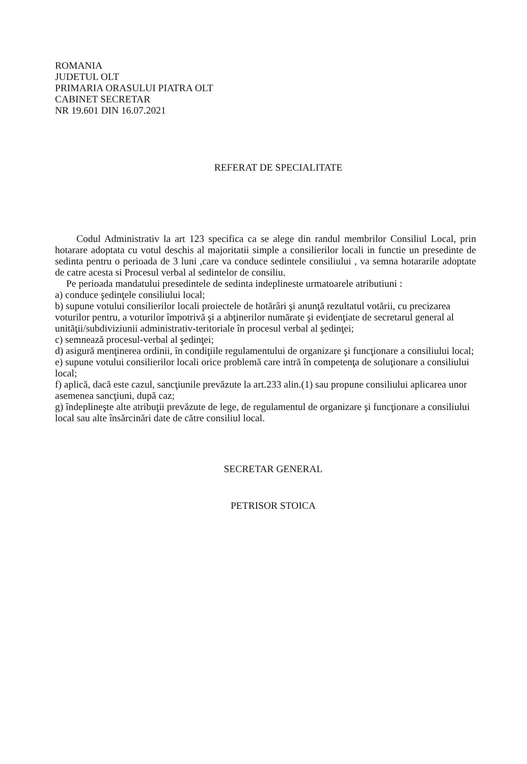ROMANIA
JUDETUL OLT
PRIMARIA ORASULUI PIATRA OLT
CABINET SECRETAR
NR 19.601 DIN 16.07.2021
REFERAT DE SPECIALITATE
Codul Administrativ la art 123 specifica ca se alege din randul membrilor Consiliul Local, prin hotarare adoptata cu votul deschis al majoritatii simple a consilierilor locali in functie un presedinte de sedinta pentru o perioada de 3 luni ,care va conduce sedintele consiliului , va semna hotararile adoptate de catre acesta si Procesul verbal al sedintelor de consiliu.
Pe perioada mandatului presedintele de sedinta indeplineste urmatoarele atributiuni :
a) conduce şedinţele consiliului local;
b) supune votului consilierilor locali proiectele de hotărâri şi anunţă rezultatul votării, cu precizarea voturilor pentru, a voturilor împotrivă şi a abţinerilor numărate şi evidenţiate de secretarul general al unităţii/subdiviziunii administrativ-teritoriale în procesul verbal al şedinţei;
c) semnează procesul-verbal al şedinţei;
d) asigură menţinerea ordinii, în condiţiile regulamentului de organizare şi funcţionare a consiliului local;
e) supune votului consilierilor locali orice problemă care intră în competenţa de soluţionare a consiliului local;
f) aplică, dacă este cazul, sancţiunile prevăzute la art.233 alin.(1) sau propune consiliului aplicarea unor asemenea sancţiuni, după caz;
g) îndeplineşte alte atribuţii prevăzute de lege, de regulamentul de organizare şi funcţionare a consiliului local sau alte însărcinări date de către consiliul local.
SECRETAR GENERAL
PETRISOR STOICA